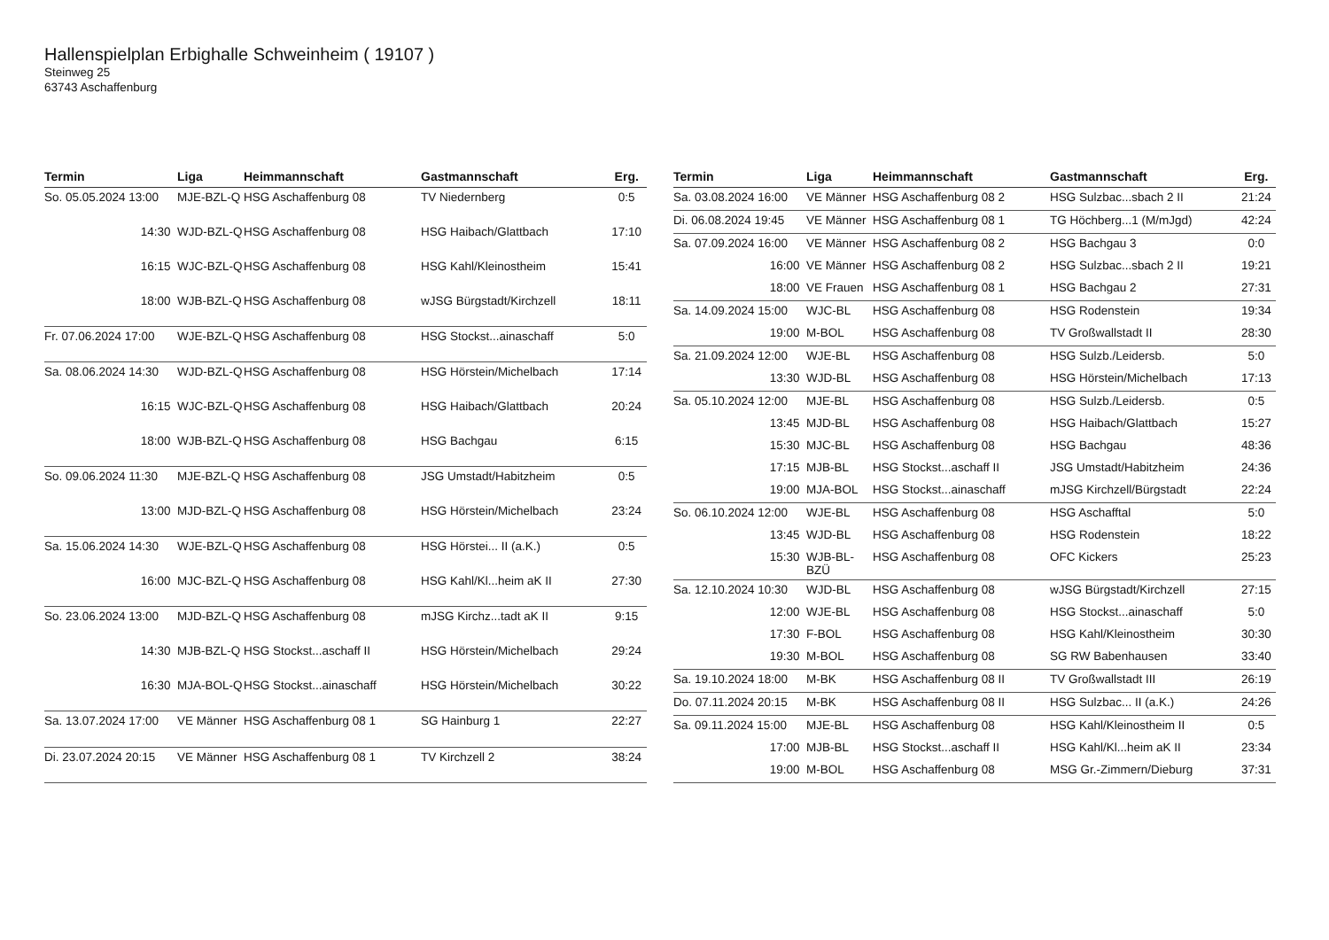Hallenspielplan Erbighalle Schweinheim ( 19107 )
Steinweg 25
63743 Aschaffenburg
| Termin | Liga | Heimmannschaft | Gastmannschaft | Erg. |
| --- | --- | --- | --- | --- |
| So. 05.05.2024 13:00 | MJE-BZL-Q | HSG Aschaffenburg 08 | TV Niedernberg | 0:5 |
| 14:30 | WJD-BZL-Q | HSG Aschaffenburg 08 | HSG Haibach/Glattbach | 17:10 |
| 16:15 | WJC-BZL-Q | HSG Aschaffenburg 08 | HSG Kahl/Kleinostheim | 15:41 |
| 18:00 | WJB-BZL-Q | HSG Aschaffenburg 08 | wJSG Bürgstadt/Kirchzell | 18:11 |
| Fr. 07.06.2024 17:00 | WJE-BZL-Q | HSG Aschaffenburg 08 | HSG Stockst...ainaschaff | 5:0 |
| Sa. 08.06.2024 14:30 | WJD-BZL-Q | HSG Aschaffenburg 08 | HSG Hörstein/Michelbach | 17:14 |
| 16:15 | WJC-BZL-Q | HSG Aschaffenburg 08 | HSG Haibach/Glattbach | 20:24 |
| 18:00 | WJB-BZL-Q | HSG Aschaffenburg 08 | HSG Bachgau | 6:15 |
| So. 09.06.2024 11:30 | MJE-BZL-Q | HSG Aschaffenburg 08 | JSG Umstadt/Habitzheim | 0:5 |
| 13:00 | MJD-BZL-Q | HSG Aschaffenburg 08 | HSG Hörstein/Michelbach | 23:24 |
| Sa. 15.06.2024 14:30 | WJE-BZL-Q | HSG Aschaffenburg 08 | HSG Hörstei... II (a.K.) | 0:5 |
| 16:00 | MJC-BZL-Q | HSG Aschaffenburg 08 | HSG Kahl/Kl...heim aK II | 27:30 |
| So. 23.06.2024 13:00 | MJD-BZL-Q | HSG Aschaffenburg 08 | mJSG Kirchz...tadt aK II | 9:15 |
| 14:30 | MJB-BZL-Q | HSG Stockst...aschaff II | HSG Hörstein/Michelbach | 29:24 |
| 16:30 | MJA-BOL-Q | HSG Stockst...ainaschaff | HSG Hörstein/Michelbach | 30:22 |
| Sa. 13.07.2024 17:00 | VE Männer | HSG Aschaffenburg 08 1 | SG Hainburg 1 | 22:27 |
| Di. 23.07.2024 20:15 | VE Männer | HSG Aschaffenburg 08 1 | TV Kirchzell 2 | 38:24 |
| Termin | Liga | Heimmannschaft | Gastmannschaft | Erg. |
| --- | --- | --- | --- | --- |
| Sa. 03.08.2024 16:00 | VE Männer | HSG Aschaffenburg 08 2 | HSG Sulzbac...sbach 2 II | 21:24 |
| Di. 06.08.2024 19:45 | VE Männer | HSG Aschaffenburg 08 1 | TG Höchberg...1 (M/mJgd) | 42:24 |
| Sa. 07.09.2024 16:00 | VE Männer | HSG Aschaffenburg 08 2 | HSG Bachgau 3 | 0:0 |
| 16:00 | VE Männer | HSG Aschaffenburg 08 2 | HSG Sulzbac...sbach 2 II | 19:21 |
| 18:00 | VE Frauen | HSG Aschaffenburg 08 1 | HSG Bachgau 2 | 27:31 |
| Sa. 14.09.2024 15:00 | WJC-BL | HSG Aschaffenburg 08 | HSG Rodenstein | 19:34 |
| 19:00 | M-BOL | HSG Aschaffenburg 08 | TV Großwallstadt II | 28:30 |
| Sa. 21.09.2024 12:00 | WJE-BL | HSG Aschaffenburg 08 | HSG Sulzb./Leidersb. | 5:0 |
| 13:30 | WJD-BL | HSG Aschaffenburg 08 | HSG Hörstein/Michelbach | 17:13 |
| Sa. 05.10.2024 12:00 | MJE-BL | HSG Aschaffenburg 08 | HSG Sulzb./Leidersb. | 0:5 |
| 13:45 | MJD-BL | HSG Aschaffenburg 08 | HSG Haibach/Glattbach | 15:27 |
| 15:30 | MJC-BL | HSG Aschaffenburg 08 | HSG Bachgau | 48:36 |
| 17:15 | MJB-BL | HSG Stockst...aschaff II | JSG Umstadt/Habitzheim | 24:36 |
| 19:00 | MJA-BOL | HSG Stockst...ainaschaff | mJSG Kirchzell/Bürgstadt | 22:24 |
| So. 06.10.2024 12:00 | WJE-BL | HSG Aschaffenburg 08 | HSG Aschafftal | 5:0 |
| 13:45 | WJD-BL | HSG Aschaffenburg 08 | HSG Rodenstein | 18:22 |
| 15:30 | WJB-BL-BZÜ | HSG Aschaffenburg 08 | OFC Kickers | 25:23 |
| Sa. 12.10.2024 10:30 | WJD-BL | HSG Aschaffenburg 08 | wJSG Bürgstadt/Kirchzell | 27:15 |
| 12:00 | WJE-BL | HSG Aschaffenburg 08 | HSG Stockst...ainaschaff | 5:0 |
| 17:30 | F-BOL | HSG Aschaffenburg 08 | HSG Kahl/Kleinostheim | 30:30 |
| 19:30 | M-BOL | HSG Aschaffenburg 08 | SG RW Babenhausen | 33:40 |
| Sa. 19.10.2024 18:00 | M-BK | HSG Aschaffenburg 08 II | TV Großwallstadt III | 26:19 |
| Do. 07.11.2024 20:15 | M-BK | HSG Aschaffenburg 08 II | HSG Sulzbac... II (a.K.) | 24:26 |
| Sa. 09.11.2024 15:00 | MJE-BL | HSG Aschaffenburg 08 | HSG Kahl/Kleinostheim II | 0:5 |
| 17:00 | MJB-BL | HSG Stockst...aschaff II | HSG Kahl/Kl...heim aK II | 23:34 |
| 19:00 | M-BOL | HSG Aschaffenburg 08 | MSG Gr.-Zimmern/Dieburg | 37:31 |